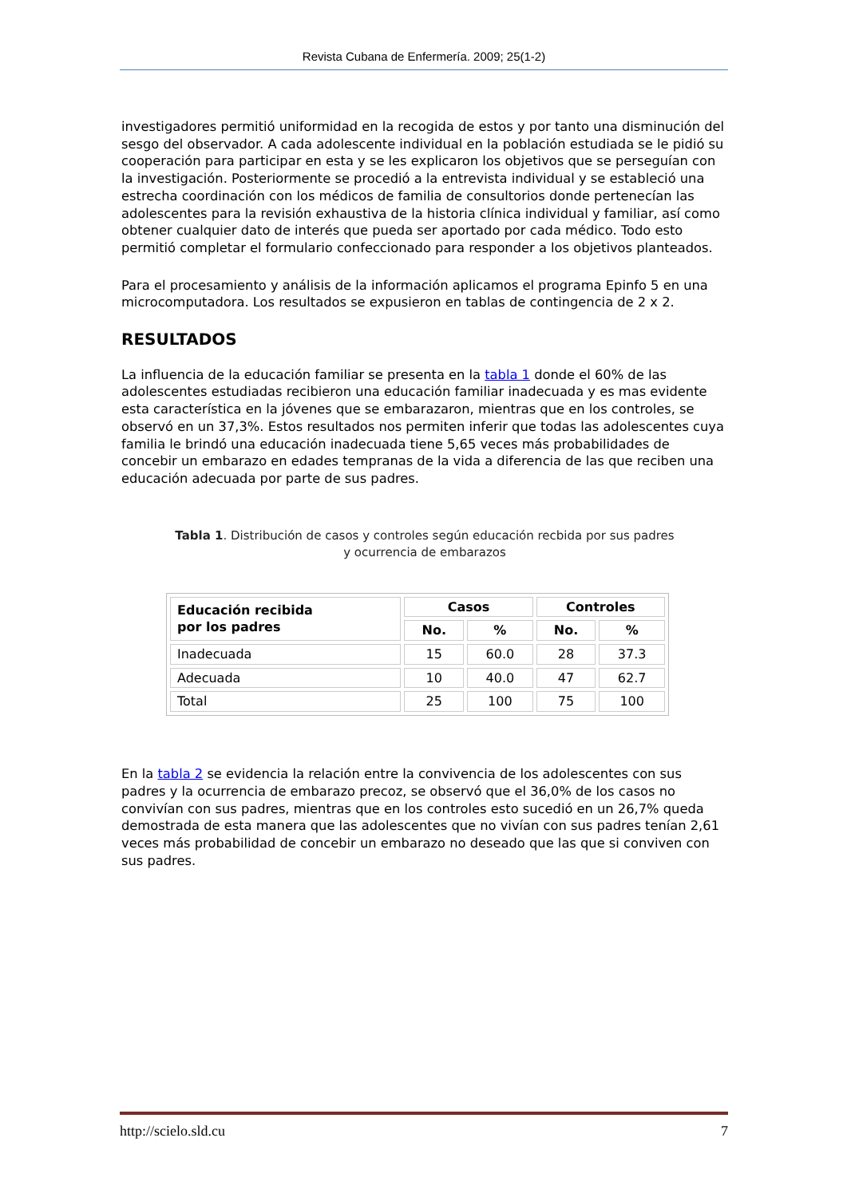Revista Cubana de Enfermería. 2009; 25(1-2)
investigadores permitió uniformidad en la recogida de estos y por tanto una disminución del sesgo del observador. A cada adolescente individual en la población estudiada se le pidió su cooperación para participar en esta y se les explicaron los objetivos que se perseguían con la investigación. Posteriormente se procedió a la entrevista individual y se estableció una estrecha coordinación con los médicos de familia de consultorios donde pertenecían las adolescentes para la revisión exhaustiva de la historia clínica individual y familiar, así como obtener cualquier dato de interés que pueda ser aportado por cada médico. Todo esto permitió completar el formulario confeccionado para responder a los objetivos planteados.
Para el procesamiento y análisis de la información aplicamos el programa Epinfo 5 en una microcomputadora. Los resultados se expusieron en tablas de contingencia de 2 x 2.
RESULTADOS
La influencia de la educación familiar se presenta en la tabla 1 donde el 60% de las adolescentes estudiadas recibieron una educación familiar inadecuada y es mas evidente esta característica en la jóvenes que se embarazaron, mientras que en los controles, se observó en un 37,3%. Estos resultados nos permiten inferir que todas las adolescentes cuya familia le brindó una educación inadecuada tiene 5,65 veces más probabilidades de concebir un embarazo en edades tempranas de la vida a diferencia de las que reciben una educación adecuada por parte de sus padres.
Tabla 1. Distribución de casos y controles según educación recbida por sus padres
y ocurrencia de embarazos
| Educación recibida por los padres | Casos | | Controles | |
| --- | --- | --- | --- | --- |
| | No. | % | No. | % |
| Inadecuada | 15 | 60.0 | 28 | 37.3 |
| Adecuada | 10 | 40.0 | 47 | 62.7 |
| Total | 25 | 100 | 75 | 100 |
En la tabla 2 se evidencia la relación entre la convivencia de los adolescentes con sus padres y la ocurrencia de embarazo precoz, se observó que el 36,0% de los casos no convivían con sus padres, mientras que en los controles esto sucedió en un 26,7% queda demostrada de esta manera que las adolescentes que no vivían con sus padres tenían 2,61 veces más probabilidad de concebir un embarazo no deseado que las que si conviven con sus padres.
http://scielo.sld.cu 7